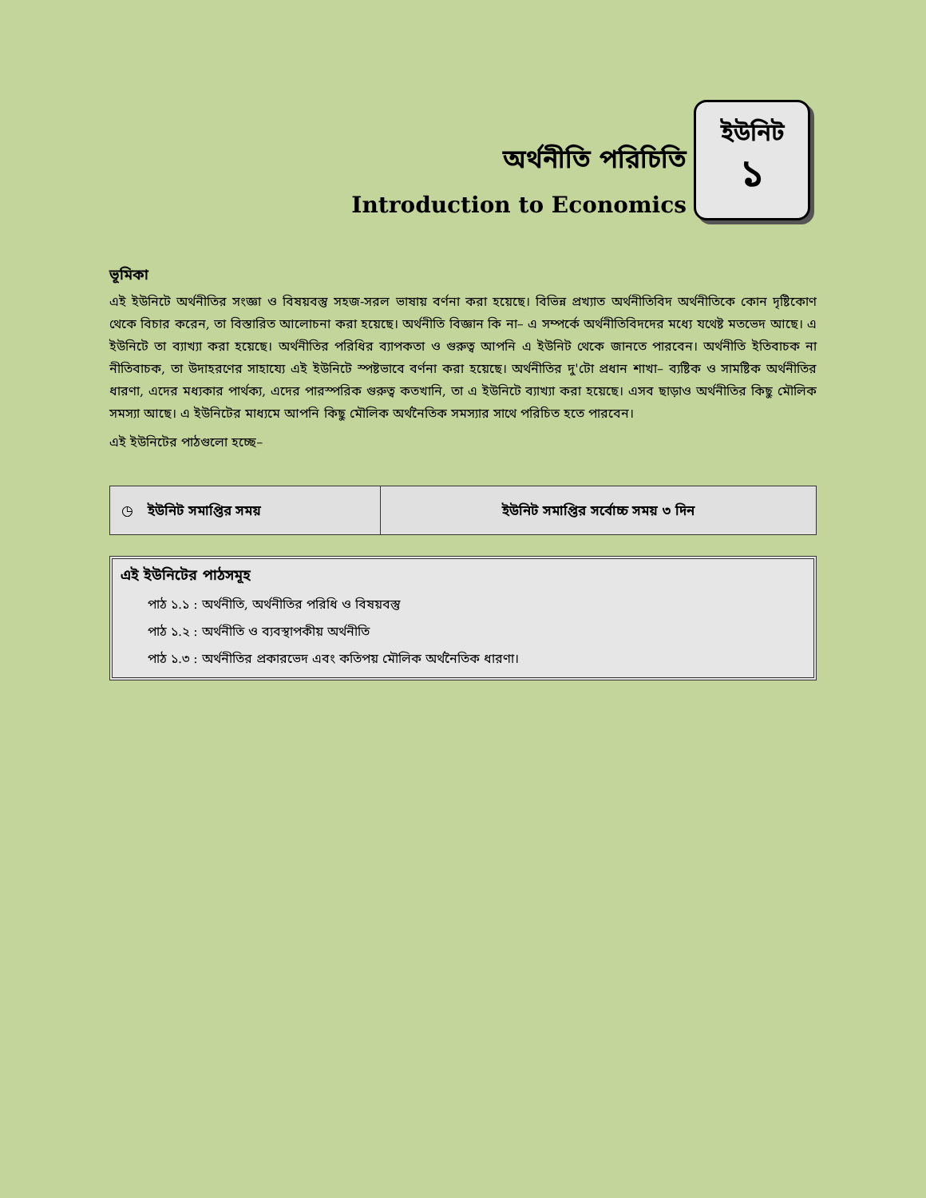অর্থনীতি পরিচিতি
Introduction to Economics
ইউনিট
১
ভূমিকা
এই ইউনিটে অর্থনীতির সংজ্ঞা ও বিষয়বস্তু সহজ-সরল ভাষায় বর্ণনা করা হয়েছে। বিভিন্ন প্রখ্যাত অর্থনীতিবিদ অর্থনীতিকে কোন দৃষ্টিকোণ থেকে বিচার করেন, তা বিস্তারিত আলোচনা করা হয়েছে। অর্থনীতি বিজ্ঞান কি না– এ সম্পর্কে অর্থনীতিবিদদের মধ্যে যথেষ্ট মতভেদ আছে। এ ইউনিটে তা ব্যাখ্যা করা হয়েছে। অর্থনীতির পরিধির ব্যাপকতা ও গুরুত্ব আপনি এ ইউনিট থেকে জানতে পারবেন। অর্থনীতি ইতিবাচক না নীতিবাচক, তা উদাহরণের সাহায্যে এই ইউনিটে স্পষ্টভাবে বর্ণনা করা হয়েছে। অর্থনীতির দু'টো প্রধান শাখা– ব্যষ্টিক ও সামষ্টিক অর্থনীতির ধারণা, এদের মধ্যকার পার্থক্য, এদের পারস্পরিক গুরুত্ব কতখানি, তা এ ইউনিটে ব্যাখ্যা করা হয়েছে। এসব ছাড়াও অর্থনীতির কিছু মৌলিক সমস্যা আছে। এ ইউনিটের মাধ্যমে আপনি কিছু মৌলিক অর্থনৈতিক সমস্যার সাথে পরিচিত হতে পারবেন।
এই ইউনিটের পাঠগুলো হচ্ছে–
| ◷ ইউনিট সমাপ্তির সময় | ইউনিট সমাপ্তির সর্বোচ্চ সময় ৩ দিন |
এই ইউনিটের পাঠসমূহ
পাঠ ১.১ : অর্থনীতি, অর্থনীতির পরিধি ও বিষয়বস্তু
পাঠ ১.২ : অর্থনীতি ও ব্যবস্থাপকীয় অর্থনীতি
পাঠ ১.৩ : অর্থনীতির প্রকারভেদ এবং কতিপয় মৌলিক অর্থনৈতিক ধারণা।